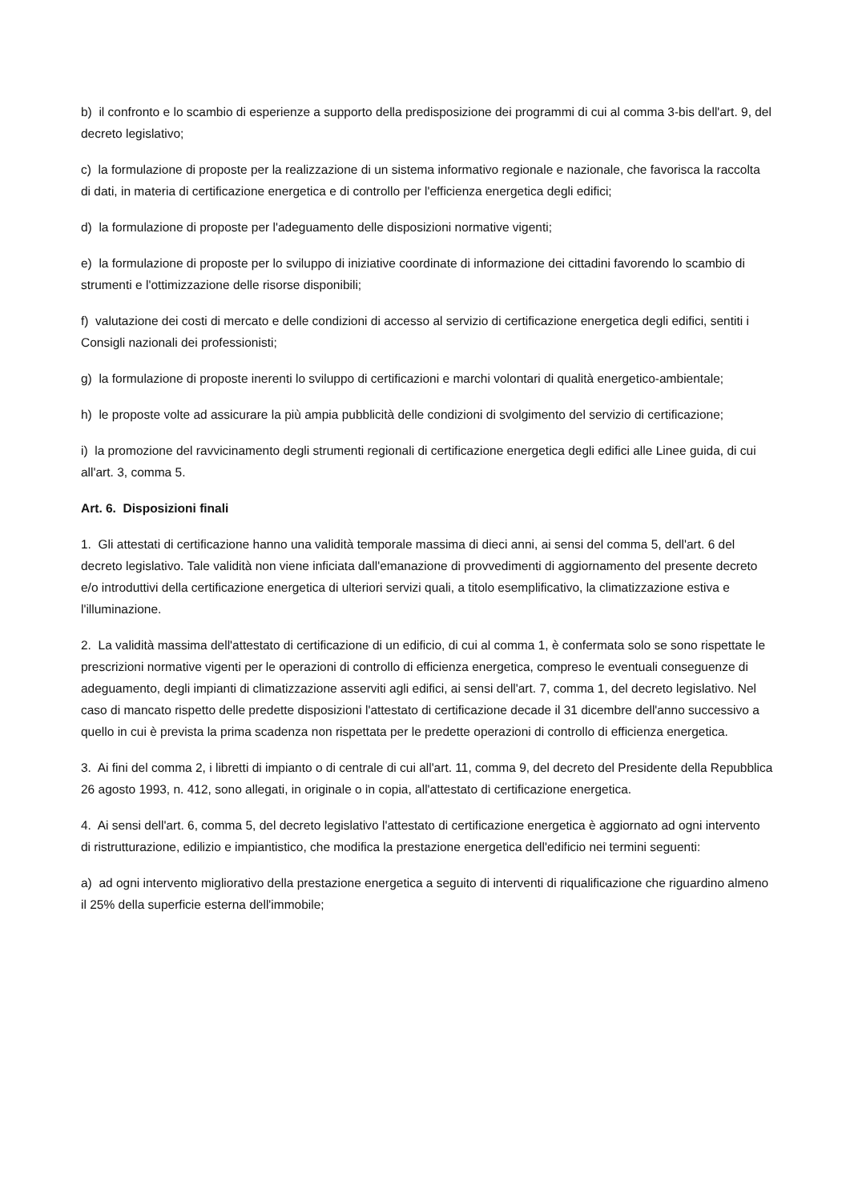b) il confronto e lo scambio di esperienze a supporto della predisposizione dei programmi di cui al comma 3-bis dell'art. 9, del decreto legislativo;
c) la formulazione di proposte per la realizzazione di un sistema informativo regionale e nazionale, che favorisca la raccolta di dati, in materia di certificazione energetica e di controllo per l'efficienza energetica degli edifici;
d) la formulazione di proposte per l'adeguamento delle disposizioni normative vigenti;
e) la formulazione di proposte per lo sviluppo di iniziative coordinate di informazione dei cittadini favorendo lo scambio di strumenti e l'ottimizzazione delle risorse disponibili;
f) valutazione dei costi di mercato e delle condizioni di accesso al servizio di certificazione energetica degli edifici, sentiti i Consigli nazionali dei professionisti;
g) la formulazione di proposte inerenti lo sviluppo di certificazioni e marchi volontari di qualità energetico-ambientale;
h) le proposte volte ad assicurare la più ampia pubblicità delle condizioni di svolgimento del servizio di certificazione;
i) la promozione del ravvicinamento degli strumenti regionali di certificazione energetica degli edifici alle Linee guida, di cui all'art. 3, comma 5.
Art. 6. Disposizioni finali
1. Gli attestati di certificazione hanno una validità temporale massima di dieci anni, ai sensi del comma 5, dell'art. 6 del decreto legislativo. Tale validità non viene inficiata dall'emanazione di provvedimenti di aggiornamento del presente decreto e/o introduttivi della certificazione energetica di ulteriori servizi quali, a titolo esemplificativo, la climatizzazione estiva e l'illuminazione.
2. La validità massima dell'attestato di certificazione di un edificio, di cui al comma 1, è confermata solo se sono rispettate le prescrizioni normative vigenti per le operazioni di controllo di efficienza energetica, compreso le eventuali conseguenze di adeguamento, degli impianti di climatizzazione asserviti agli edifici, ai sensi dell'art. 7, comma 1, del decreto legislativo. Nel caso di mancato rispetto delle predette disposizioni l'attestato di certificazione decade il 31 dicembre dell'anno successivo a quello in cui è prevista la prima scadenza non rispettata per le predette operazioni di controllo di efficienza energetica.
3. Ai fini del comma 2, i libretti di impianto o di centrale di cui all'art. 11, comma 9, del decreto del Presidente della Repubblica 26 agosto 1993, n. 412, sono allegati, in originale o in copia, all'attestato di certificazione energetica.
4. Ai sensi dell'art. 6, comma 5, del decreto legislativo l'attestato di certificazione energetica è aggiornato ad ogni intervento di ristrutturazione, edilizio e impiantistico, che modifica la prestazione energetica dell'edificio nei termini seguenti:
a) ad ogni intervento migliorativo della prestazione energetica a seguito di interventi di riqualificazione che riguardino almeno il 25% della superficie esterna dell'immobile;